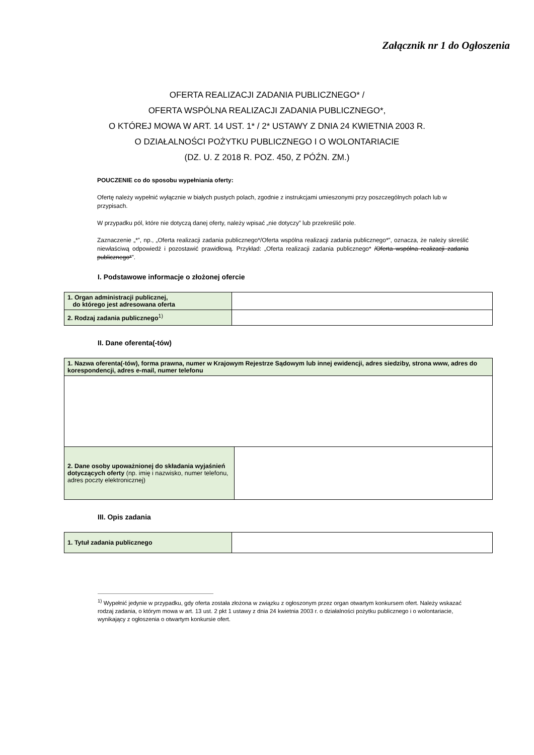Załącznik nr 1 do Ogłoszenia
OFERTA REALIZACJI ZADANIA PUBLICZNEGO* /
OFERTA WSPÓLNA REALIZACJI ZADANIA PUBLICZNEGO*,
O KTÓREJ MOWA W ART. 14 UST. 1* / 2* USTAWY Z DNIA 24 KWIETNIA 2003 R.
O DZIAŁALNOŚCI POŻYTKU PUBLICZNEGO I O WOLONTARIACIE
(DZ. U. Z 2018 R. POZ. 450, Z PÓŹN. ZM.)
POUCZENIE co do sposobu wypełniania oferty:
Ofertę należy wypełnić wyłącznie w białych pustych polach, zgodnie z instrukcjami umieszonymi przy poszczególnych polach lub w przypisach.
W przypadku pól, które nie dotyczą danej oferty, należy wpisać „nie dotyczy” lub przekreślić pole.
Zaznaczenie „*”, np., „Oferta realizacji zadania publicznego*/Oferta wspólna realizacji zadania publicznego*”, oznacza, że należy skreślić niewłaściwą odpowiedź i pozostawić prawidłową. Przykład: „Oferta realizacji zadania publicznego* /Oferta wspólna realizacji zadania publicznego*”.
I. Podstawowe informacje o złożonej ofercie
| 1. Organ administracji publicznej, do którego jest adresowana oferta | |
| 2. Rodzaj zadania publicznego<sup>1)</sup> | |
II. Dane oferenta(-tów)
| 1. Nazwa oferenta(-tów), forma prawna, numer w Krajowym Rejestrze Sądowym lub innej ewidencji, adres siedziby, strona www, adres do korespondencji, adres e-mail, numer telefonu | |
| 2. Dane osoby upoważnionej do składania wyjaśnień dotyczących oferty (np. imię i nazwisko, numer telefonu, adres poczty elektronicznej) | |
III. Opis zadania
| 1. Tytuł zadania publicznego | |
<sup>1)</sup> Wypełnić jedynie w przypadku, gdy oferta została złożona w związku z ogłoszonym przez organ otwartym konkursem ofert. Należy wskazać rodzaj zadania, o którym mowa w art. 13 ust. 2 pkt 1 ustawy z dnia 24 kwietnia 2003 r. o działalności pożytku publicznego i o wolontariacie, wynikający z ogłoszenia o otwartym konkursie ofert.